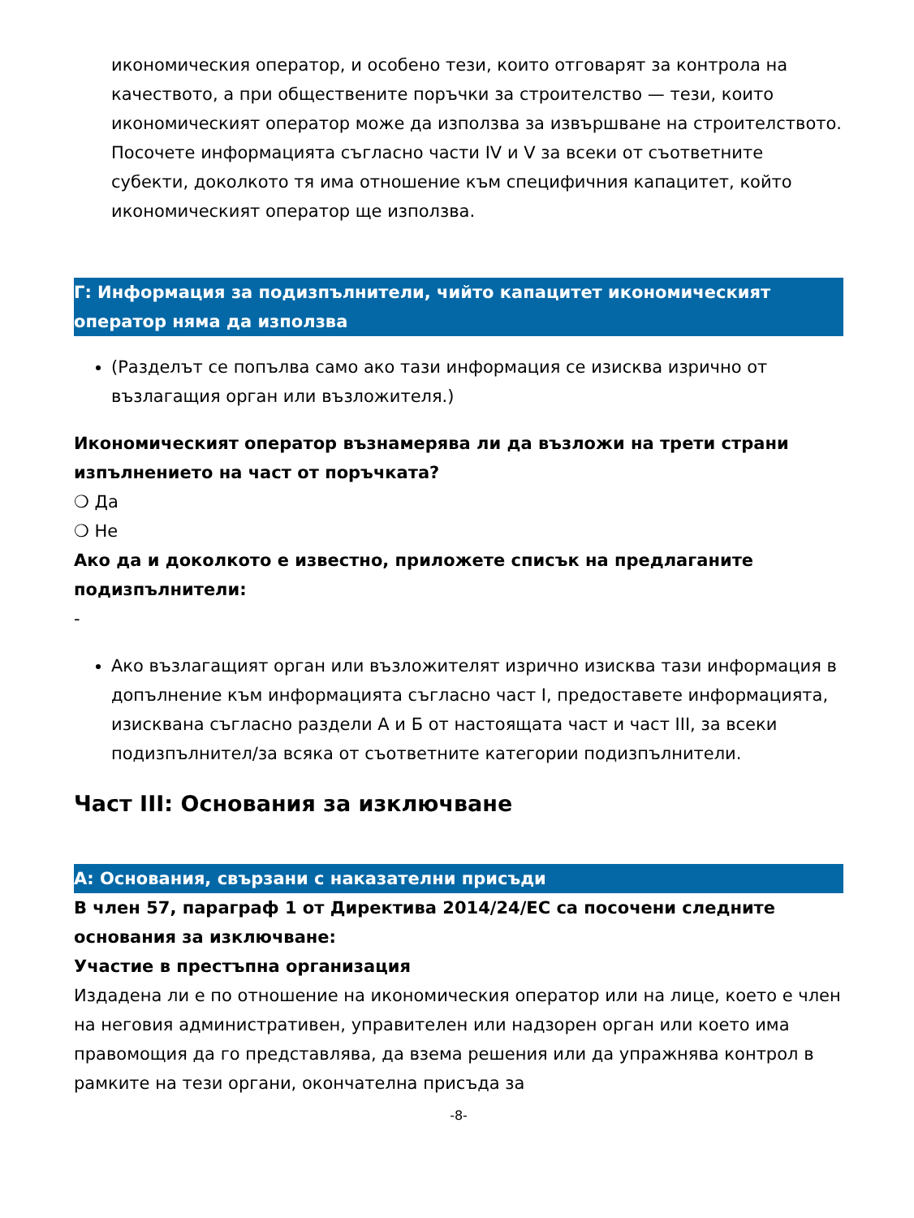икономическия оператор, и особено тези, които отговарят за контрола на качеството, а при обществените поръчки за строителство — тези, които икономическият оператор може да използва за извършване на строителството.
Посочете информацията съгласно части IV и V за всеки от съответните субекти, доколкото тя има отношение към специфичния капацитет, който икономическият оператор ще използва.
Г: Информация за подизпълнители, чийто капацитет икономическият оператор няма да използва
(Разделът се попълва само ако тази информация се изисква изрично от възлагащия орган или възложителя.)
Икономическият оператор възнамерява ли да възложи на трети страни изпълнението на част от поръчката?
❍ Да
❍ Не
Ако да и доколкото е известно, приложете списък на предлаганите подизпълнители:
-
Ако възлагащият орган или възложителят изрично изисква тази информация в допълнение към информацията съгласно част I, предоставете информацията, изисквана съгласно раздели А и Б от настоящата част и част III, за всеки подизпълнител/за всяка от съответните категории подизпълнители.
Част III: Основания за изключване
А: Основания, свързани с наказателни присъди
В член 57, параграф 1 от Директива 2014/24/ЕС са посочени следните основания за изключване:
Участие в престъпна организация
Издадена ли е по отношение на икономическия оператор или на лице, което е член на неговия административен, управителен или надзорен орган или което има правомощия да го представлява, да взема решения или да упражнява контрол в рамките на тези органи, окончателна присъда за
-8-